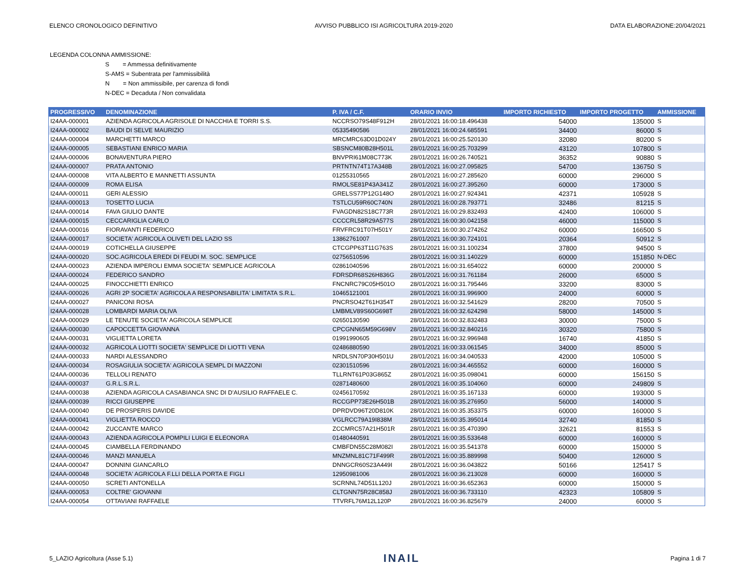ELENCO CRONOLOGICO DEFINITIVO AVVISO PUBBLICO ISI AGRICOLTURA 2019-2020 DATA ELABORAZIONE:20/04/2021
LEGENDA COLONNA AMMISSIONE:
S = Ammessa definitivamente
S-AMS = Subentrata per l'ammissibilità
N = Non ammissibile, per carenza di fondi
N-DEC = Decaduta / Non convalidata
| PROGRESSIVO | DENOMINAZIONE | P. IVA / C.F. | ORARIO INVIO | IMPORTO RICHIESTO | IMPORTO PROGETTO | AMMISSIONE |
| --- | --- | --- | --- | --- | --- | --- |
| I24AA-000001 | AZIENDA AGRICOLA AGRISOLE DI NACCHIA E TORRI S.S. | NCCRSO79S48F912H | 28/01/2021 16:00:18.496438 | 54000 | 135000 | S |
| I24AA-000002 | BAUDI DI SELVE MAURIZIO | 05335490586 | 28/01/2021 16:00:24.685591 | 34400 | 86000 | S |
| I24AA-000004 | MARCHETTI MARCO | MRCMRC63D01D024Y | 28/01/2021 16:00:25.520130 | 32080 | 80200 | S |
| I24AA-000005 | SEBASTIANI ENRICO MARIA | SBSNCM80B28H501L | 28/01/2021 16:00:25.703299 | 43120 | 107800 | S |
| I24AA-000006 | BONAVENTURA PIERO | BNVPRI61M08C773K | 28/01/2021 16:00:26.740521 | 36352 | 90880 | S |
| I24AA-000007 | PRATA ANTONIO | PRTNTN74T17A348B | 28/01/2021 16:00:27.095825 | 54700 | 136750 | S |
| I24AA-000008 | VITA ALBERTO E MANNETTI ASSUNTA | 01255310565 | 28/01/2021 16:00:27.285620 | 60000 | 296000 | S |
| I24AA-000009 | ROMA ELISA | RMOLSE81P43A341Z | 28/01/2021 16:00:27.395260 | 60000 | 173000 | S |
| I24AA-000011 | GERI ALESSIO | GRELSS77P12G148O | 28/01/2021 16:00:27.924341 | 42371 | 105928 | S |
| I24AA-000013 | TOSETTO LUCIA | TSTLCU59R60C740N | 28/01/2021 16:00:28.793771 | 32486 | 81215 | S |
| I24AA-000014 | FAVA GIULIO DANTE | FVAGDN82S18C773R | 28/01/2021 16:00:29.832493 | 42400 | 106000 | S |
| I24AA-000015 | CECCARIGLIA CARLO | CCCCRL58R29A577S | 28/01/2021 16:00:30.042158 | 46000 | 115000 | S |
| I24AA-000016 | FIORAVANTI FEDERICO | FRVFRC91T07H501Y | 28/01/2021 16:00:30.274262 | 60000 | 166500 | S |
| I24AA-000017 | SOCIETA' AGRICOLA OLIVETI DEL LAZIO SS | 13862761007 | 28/01/2021 16:00:30.724101 | 20364 | 50912 | S |
| I24AA-000019 | COTICHELLA GIUSEPPE | CTCGPP63T11G763S | 28/01/2021 16:00:31.100234 | 37800 | 94500 | S |
| I24AA-000020 | SOC.AGRICOLA EREDI DI FEUDI M. SOC. SEMPLICE | 02756510596 | 28/01/2021 16:00:31.140229 | 60000 | 151850 | N-DEC |
| I24AA-000023 | AZIENDA IMPEROLI EMMA SOCIETA' SEMPLICE AGRICOLA | 02861040596 | 28/01/2021 16:00:31.654022 | 60000 | 200000 | S |
| I24AA-000024 | FEDERICO SANDRO | FDRSDR68S26H836G | 28/01/2021 16:00:31.761184 | 26000 | 65000 | S |
| I24AA-000025 | FINOCCHIETTI ENRICO | FNCNRC79C05H501O | 28/01/2021 16:00:31.795446 | 33200 | 83000 | S |
| I24AA-000026 | AGRI 2P SOCIETA' AGRICOLA A RESPONSABILITA' LIMITATA S.R.L. | 10465121001 | 28/01/2021 16:00:31.996900 | 24000 | 60000 | S |
| I24AA-000027 | PANICONI ROSA | PNCRSO42T61H354T | 28/01/2021 16:00:32.541629 | 28200 | 70500 | S |
| I24AA-000028 | LOMBARDI MARIA OLIVA | LMBMLV89S60G698T | 28/01/2021 16:00:32.624298 | 58000 | 145000 | S |
| I24AA-000029 | LE TENUTE SOCIETA' AGRICOLA SEMPLICE | 02650130590 | 28/01/2021 16:00:32.832483 | 30000 | 75000 | S |
| I24AA-000030 | CAPOCCETTA GIOVANNA | CPCGNN65M59G698V | 28/01/2021 16:00:32.840216 | 30320 | 75800 | S |
| I24AA-000031 | VIGLIETTA LORETA | 01991990605 | 28/01/2021 16:00:32.996948 | 16740 | 41850 | S |
| I24AA-000032 | AGRICOLA LIOTTI SOCIETA' SEMPLICE DI LIOTTI VENA | 02486880590 | 28/01/2021 16:00:33.061545 | 34000 | 85000 | S |
| I24AA-000033 | NARDI ALESSANDRO | NRDLSN70P30H501U | 28/01/2021 16:00:34.040533 | 42000 | 105000 | S |
| I24AA-000034 | ROSAGIULIA SOCIETA' AGRICOLA SEMPL DI MAZZONI | 02301510596 | 28/01/2021 16:00:34.465552 | 60000 | 160000 | S |
| I24AA-000036 | TELLOLI RENATO | TLLRNT61P03G865Z | 28/01/2021 16:00:35.098041 | 60000 | 156150 | S |
| I24AA-000037 | G.R.L.S.R.L. | 02871480600 | 28/01/2021 16:00:35.104060 | 60000 | 249809 | S |
| I24AA-000038 | AZIENDA AGRICOLA CASABIANCA SNC DI D'AUSILIO RAFFAELE C. | 02456170592 | 28/01/2021 16:00:35.167133 | 60000 | 193000 | S |
| I24AA-000039 | RICCI GIUSEPPE | RCCGPP73E26H501B | 28/01/2021 16:00:35.276950 | 56000 | 140000 | S |
| I24AA-000040 | DE PROSPERIS DAVIDE | DPRDVD96T20D810K | 28/01/2021 16:00:35.353375 | 60000 | 160000 | S |
| I24AA-000041 | VIGLIETTA ROCCO | VGLRCC79A19I838M | 28/01/2021 16:00:35.395014 | 32740 | 81850 | S |
| I24AA-000042 | ZUCCANTE MARCO | ZCCMRC57A21H501R | 28/01/2021 16:00:35.470390 | 32621 | 81553 | S |
| I24AA-000043 | AZIENDA AGRICOLA POMPILI LUIGI E ELEONORA | 01480440591 | 28/01/2021 16:00:35.533648 | 60000 | 160000 | S |
| I24AA-000045 | CIAMBELLA FERDINANDO | CMBFDN55C28M082I | 28/01/2021 16:00:35.541378 | 60000 | 150000 | S |
| I24AA-000046 | MANZI MANUELA | MNZMNL81C71F499R | 28/01/2021 16:00:35.889998 | 50400 | 126000 | S |
| I24AA-000047 | DONNINI GIANCARLO | DNNGCR60S23A449I | 28/01/2021 16:00:36.043822 | 50166 | 125417 | S |
| I24AA-000048 | SOCIETA' AGRICOLA F.LLI DELLA PORTA E FIGLI | 12950981006 | 28/01/2021 16:00:36.213028 | 60000 | 160000 | S |
| I24AA-000050 | SCRETI ANTONELLA | SCRNNL74D51L120J | 28/01/2021 16:00:36.652363 | 60000 | 150000 | S |
| I24AA-000053 | COLTRE' GIOVANNI | CLTGNN75R28C858J | 28/01/2021 16:00:36.733110 | 42323 | 105809 | S |
| I24AA-000054 | OTTAVIANI RAFFAELE | TTVRFL76M12L120P | 28/01/2021 16:00:36.825679 | 24000 | 60000 | S |
5_LAZIO Agricoltura (Asse 5.1) INAIL Pagina 1 di 7